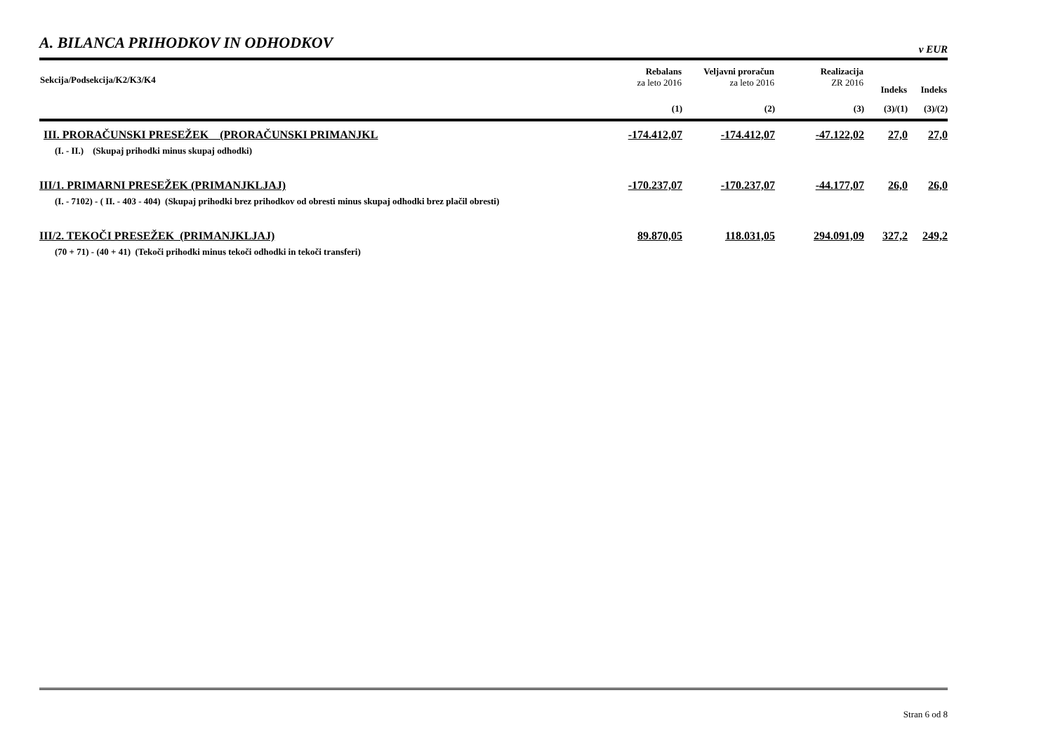A. BILANCA PRIHODKOV IN ODHODKOV
v EUR
| Sekcija/Podsekcija/K2/K3/K4 | Rebalans za leto 2016 | Veljavni proračun za leto 2016 | Realizacija ZR 2016 | Indeks | Indeks |
| --- | --- | --- | --- | --- | --- |
| | (1) | (2) | (3) | (3)/(1) | (3)/(2) |
| III. PRORAČUNSKI PRESEŽEK (PRORAČUNSKI PRIMANJKL | -174.412,07 | -174.412,07 | -47.122,02 | 27,0 | 27,0 |
| (I. - II.) (Skupaj prihodki minus skupaj odhodki) | | | | | |
| III/1. PRIMARNI PRESEŽEK (PRIMANJKLJAJ) | -170.237,07 | -170.237,07 | -44.177,07 | 26,0 | 26,0 |
| (I. - 7102) - ( II. - 403 - 404) (Skupaj prihodki brez prihodkov od obresti minus skupaj odhodki brez plačil obresti) | | | | | |
| III/2. TEKOČI PRESEŽEK (PRIMANJKLJAJ) | 89.870,05 | 118.031,05 | 294.091,09 | 327,2 | 249,2 |
| (70 + 71) - (40 + 41) (Tekoči prihodki minus tekoči odhodki in tekoči transferi) | | | | | |
Stran 6 od 8